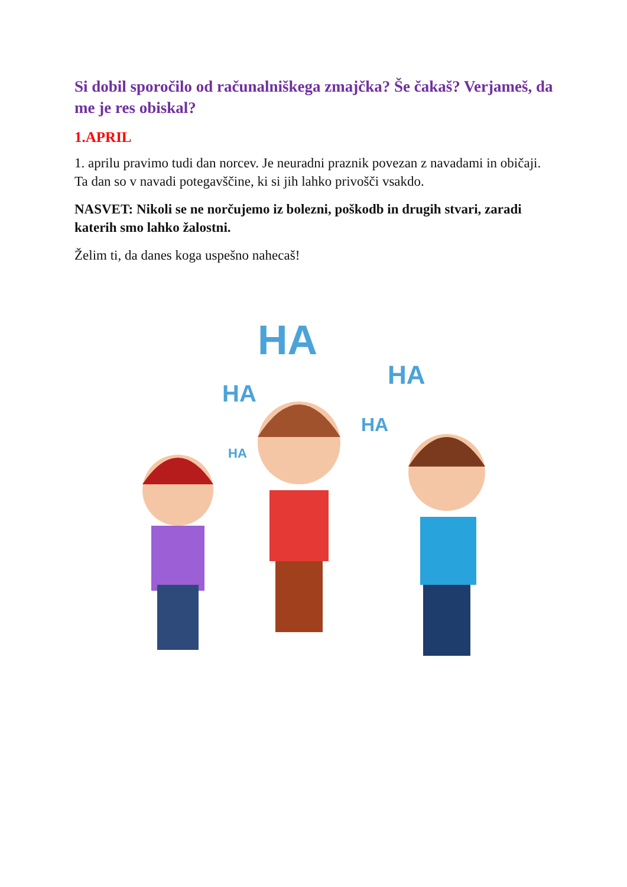Si dobil sporočilo od računalniškega zmajčka? Še čakaš? Verjameš, da me je res obiskal?
1.APRIL
1. aprilu pravimo tudi dan norcev. Je neuradni praznik povezan z navadami in običaji. Ta dan so v navadi potegavščine, ki si jih lahko privošči vsakdo.
NASVET: Nikoli se ne norčujemo iz bolezni, poškodb in drugih stvari, zaradi katerih smo lahko žalostni.
Želim ti, da danes koga uspešno nahecaš!
HA
HA
HA
HA
HA